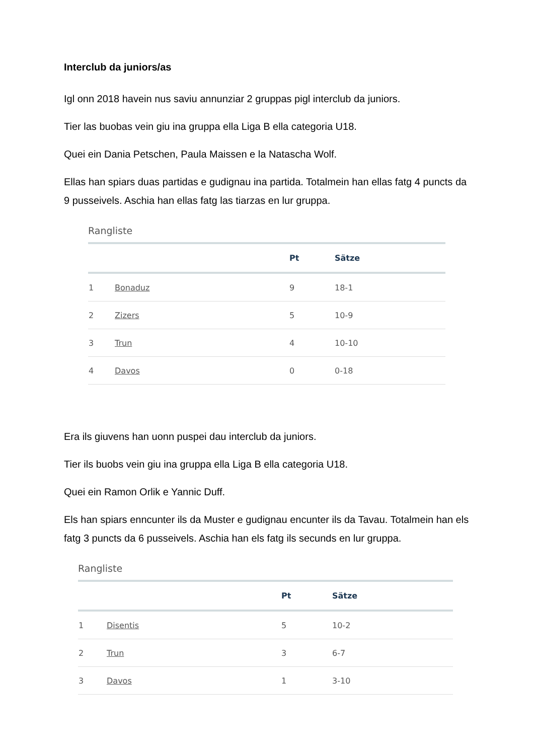Interclub da juniors/as
Igl onn 2018 havein nus saviu annunziar 2 gruppas pigl interclub da juniors.
Tier las buobas vein giu ina gruppa ella Liga B ella categoria U18.
Quei ein Dania Petschen, Paula Maissen e la Natascha Wolf.
Ellas han spiars duas partidas e gudignau ina partida. Totalmein han ellas fatg 4 puncts da 9 pusseivels. Aschia han ellas fatg las tiarzas en lur gruppa.
Rangliste
| | | Pt | Sätze |
| --- | --- | --- | --- |
| 1 | Bonaduz | 9 | 18-1 |
| 2 | Zizers | 5 | 10-9 |
| 3 | Trun | 4 | 10-10 |
| 4 | Davos | 0 | 0-18 |
Era ils giuvens han uonn puspei dau interclub da juniors.
Tier ils buobs vein giu ina gruppa ella Liga B ella categoria U18.
Quei ein Ramon Orlik e Yannic Duff.
Els han spiars enncunter ils da Muster e gudignau encunter ils da Tavau. Totalmein han els fatg 3 puncts da 6 pusseivels. Aschia han els fatg ils secunds en lur gruppa.
Rangliste
| | | Pt | Sätze |
| --- | --- | --- | --- |
| 1 | Disentis | 5 | 10-2 |
| 2 | Trun | 3 | 6-7 |
| 3 | Davos | 1 | 3-10 |